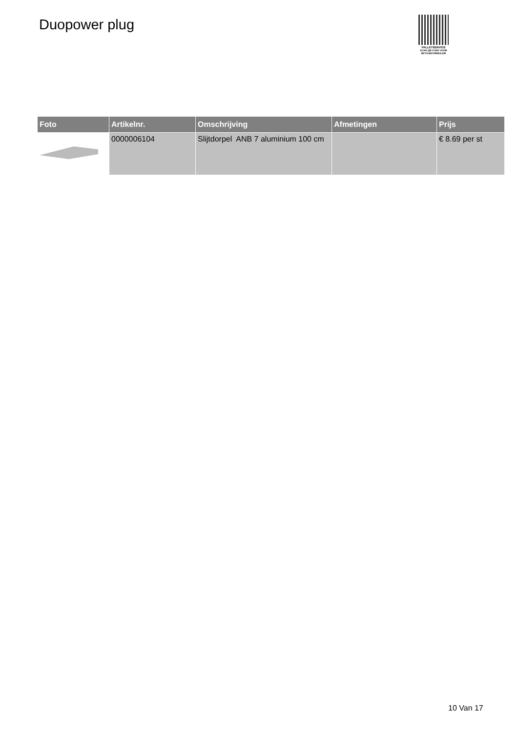Duopower plug
PALLETSERVICE
SCAN QR-CODE VOOR
RETOURFORMULIER
| Foto | Artikelnr. | Omschrijving | Afmetingen | Prijs |
| --- | --- | --- | --- | --- |
| | 0000006104 | Slijtdorpel ANB 7 aluminium 100 cm | | € 8.69 per st |
10 Van 17